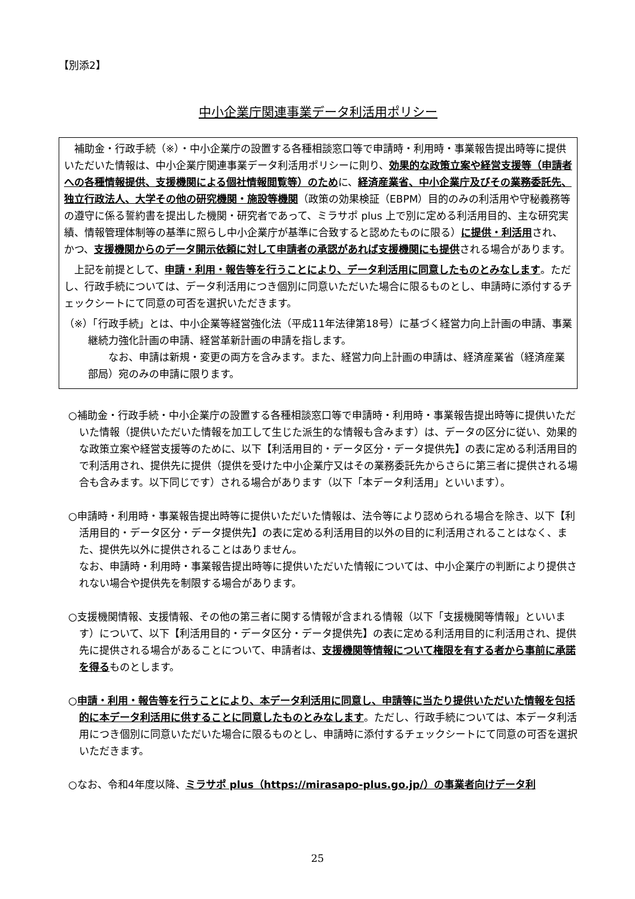【別添2】
中小企業庁関連事業データ利活用ポリシー
　補助金・行政手続（※）・中小企業庁の設置する各種相談窓口等で申請時・利用時・事業報告提出時等に提供いただいた情報は、中小企業庁関連事業データ利活用ポリシーに則り、効果的な政策立案や経営支援等（申請者への各種情報提供、支援機関による個社情報閲覧等）のために、経済産業省、中小企業庁及びその業務委託先、独立行政法人、大学その他の研究機関・施設等機関（政策の効果検証（EBPM）目的のみの利活用や守秘義務等の遵守に係る誓約書を提出した機関・研究者であって、ミラサポ plus 上で別に定める利活用目的、主な研究実績、情報管理体制等の基準に照らし中小企業庁が基準に合致すると認めたものに限る）に提供・利活用され、かつ、支援機関からのデータ開示依頼に対して申請者の承認があれば支援機関にも提供される場合があります。
　上記を前提として、申請・利用・報告等を行うことにより、データ利活用に同意したものとみなします。ただし、行政手続については、データ利活用につき個別に同意いただいた場合に限るものとし、申請時に添付するチェックシートにて同意の可否を選択いただきます。
（※）「行政手続」とは、中小企業等経営強化法（平成11年法律第18号）に基づく経営力向上計画の申請、事業継続力強化計画の申請、経営革新計画の申請を指します。
　　なお、申請は新規・変更の両方を含みます。また、経営力向上計画の申請は、経済産業省（経済産業部局）宛のみの申請に限ります。
○補助金・行政手続・中小企業庁の設置する各種相談窓口等で申請時・利用時・事業報告提出時等に提供いただいた情報（提供いただいた情報を加工して生じた派生的な情報も含みます）は、データの区分に従い、効果的な政策立案や経営支援等のために、以下【利活用目的・データ区分・データ提供先】の表に定める利活用目的で利活用され、提供先に提供（提供を受けた中小企業庁又はその業務委託先からさらに第三者に提供される場合も含みます。以下同じです）される場合があります（以下「本データ利活用」といいます）。
○申請時・利用時・事業報告提出時等に提供いただいた情報は、法令等により認められる場合を除き、以下【利活用目的・データ区分・データ提供先】の表に定める利活用目的以外の目的に利活用されることはなく、また、提供先以外に提供されることはありません。
なお、申請時・利用時・事業報告提出時等に提供いただいた情報については、中小企業庁の判断により提供されない場合や提供先を制限する場合があります。
○支援機関情報、支援情報、その他の第三者に関する情報が含まれる情報（以下「支援機関等情報」といいます）について、以下【利活用目的・データ区分・データ提供先】の表に定める利活用目的に利活用され、提供先に提供される場合があることについて、申請者は、支援機関等情報について権限を有する者から事前に承諾を得るものとします。
○申請・利用・報告等を行うことにより、本データ利活用に同意し、申請等に当たり提供いただいた情報を包括的に本データ利活用に供することに同意したものとみなします。ただし、行政手続については、本データ利活用につき個別に同意いただいた場合に限るものとし、申請時に添付するチェックシートにて同意の可否を選択いただきます。
○なお、令和4年度以降、ミラサポ plus（https://mirasapo-plus.go.jp/）の事業者向けデータ利
25